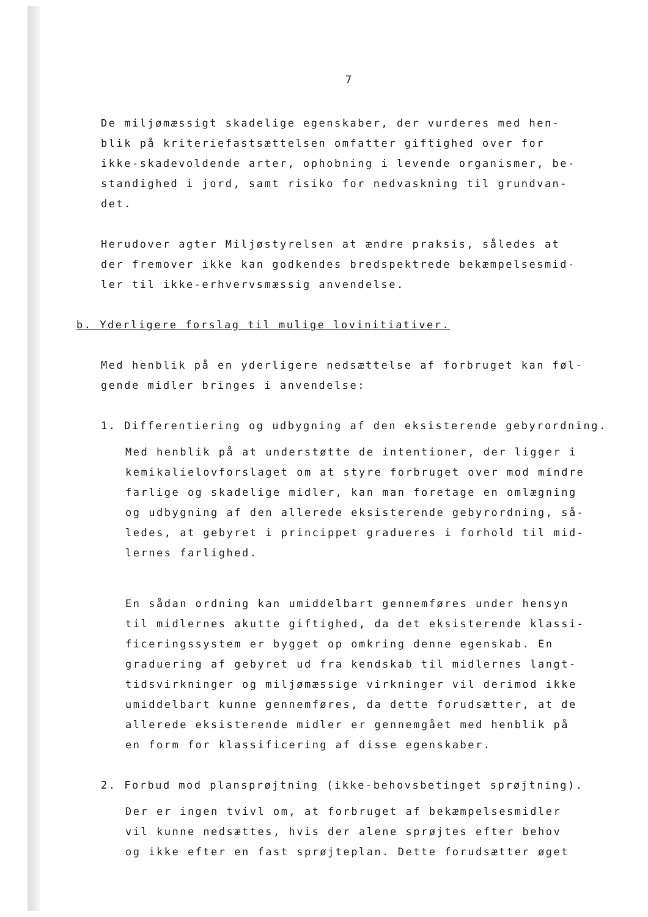7
De miljømæssigt skadelige egenskaber, der vurderes med hen-
blik på kriteriefastsættelsen omfatter giftighed over for
ikke-skadevoldende arter, ophobning i levende organismer, be-
standighed i jord, samt risiko for nedvaskning til grundvan-
det.
Herudover agter Miljøstyrelsen at ændre praksis, således at
der fremover ikke kan godkendes bredspektrede bekæmpelsesmid-
ler til ikke-erhvervsmæssig anvendelse.
b. Yderligere forslag til mulige lovinitiativer.
Med henblik på en yderligere nedsættelse af forbruget kan føl-
gende midler bringes i anvendelse:
1. Differentiering og udbygning af den eksisterende gebyrordning.
Med henblik på at understøtte de intentioner, der ligger i
kemikalielovforslaget om at styre forbruget over mod mindre
farlige og skadelige midler, kan man foretage en omlægning
og udbygning af den allerede eksisterende gebyrordning, så-
ledes, at gebyret i princippet gradueres i forhold til mid-
lernes farlighed.
En sådan ordning kan umiddelbart gennemføres under hensyn
til midlernes akutte giftighed, da det eksisterende klassi-
ficeringssystem er bygget op omkring denne egenskab. En
graduering af gebyret ud fra kendskab til midlernes langt-
tidsvirkninger og miljømæssige virkninger vil derimod ikke
umiddelbart kunne gennemføres, da dette forudsætter, at de
allerede eksisterende midler er gennemgået med henblik på
en form for klassificering af disse egenskaber.
2. Forbud mod plansprøjtning (ikke-behovsbetinget sprøjtning).
Der er ingen tvivl om, at forbruget af bekæmpelsesmidler
vil kunne nedsættes, hvis der alene sprøjtes efter behov
og ikke efter en fast sprøjteplan. Dette forudsætter øget